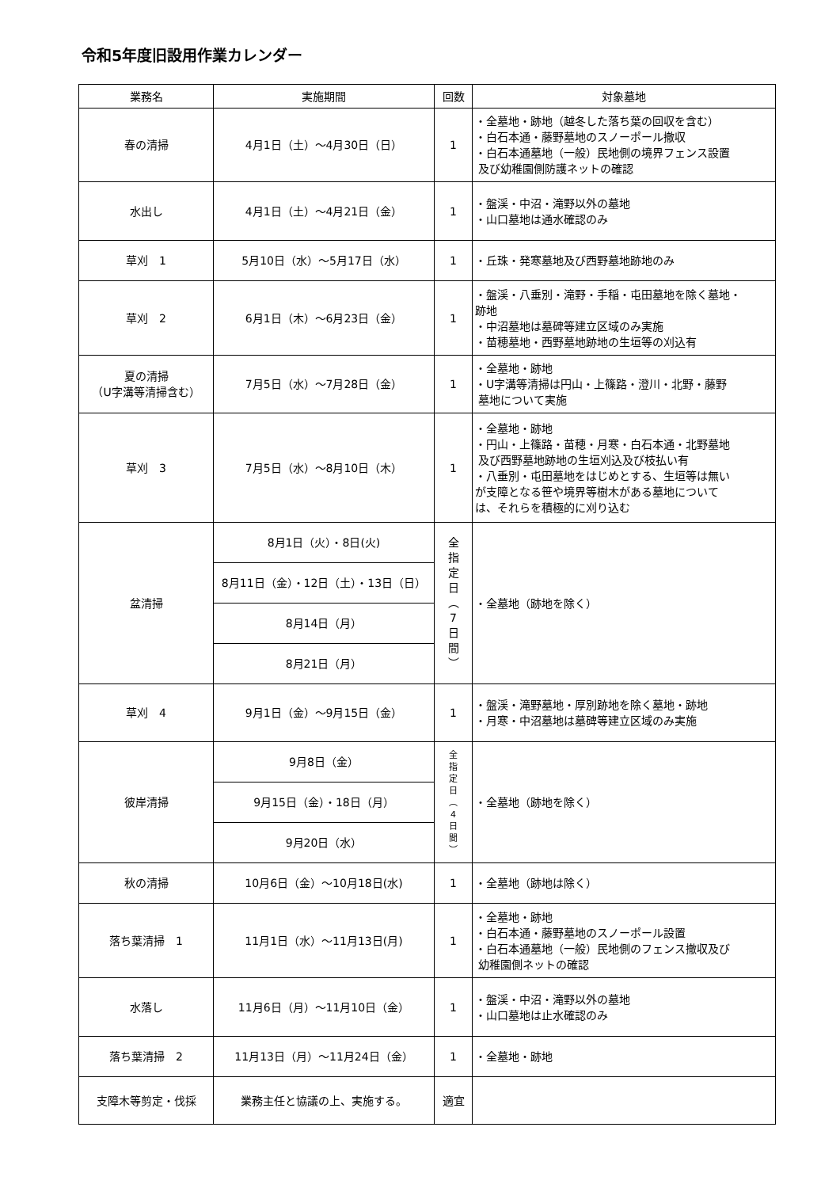令和5年度旧設用作業カレンダー
| 業務名 | 実施期間 | 回数 | 対象墓地 |
| --- | --- | --- | --- |
| 春の清掃 | 4月1日（土）～4月30日（日） | 1 | ・全墓地・跡地（越冬した落ち葉の回収を含む） ・白石本通・藤野墓地のスノーポール撤収 ・白石本通墓地（一般）民地側の境界フェンス設置 及び幼稚園側防護ネットの確認 |
| 水出し | 4月1日（土）～4月21日（金） | 1 | ・盤渓・中沼・滝野以外の墓地 ・山口墓地は通水確認のみ |
| 草刈 1 | 5月10日（水）～5月17日（水） | 1 | ・丘珠・発寒墓地及び西野墓地跡地のみ |
| 草刈 2 | 6月1日（木）～6月23日（金） | 1 | ・盤渓・八垂別・滝野・手稲・屯田墓地を除く墓地・ 跡地 ・中沼墓地は墓碑等建立区域のみ実施 ・苗穂墓地・西野墓地跡地の生垣等の刈込有 |
| 夏の清掃 （U字溝等清掃含む） | 7月5日（水）～7月28日（金） | 1 | ・全墓地・跡地 ・U字溝等清掃は円山・上篠路・澄川・北野・藤野 墓地について実施 |
| 草刈 3 | 7月5日（水）～8月10日（木） | 1 | ・全墓地・跡地 ・円山・上篠路・苗穂・月寒・白石本通・北野墓地 及び西野墓地跡地の生垣刈込及び枝払い有 ・八垂別・屯田墓地をはじめとする、生垣等は無い が支障となる笹や境界等樹木がある墓地について は、それらを積極的に刈り込む |
| 盆清掃 | 8月1日（火）・8日(火) | 全 指 定 日 ︵ 7 日 間 ︶ | ・全墓地（跡地を除く） |
| | 8月11日（金）・12日（土）・13日（日） | | |
| | 8月14日（月） | | |
| | 8月21日（月） | | |
| 草刈 4 | 9月1日（金）～9月15日（金） | 1 | ・盤渓・滝野墓地・厚別跡地を除く墓地・跡地 ・月寒・中沼墓地は墓碑等建立区域のみ実施 |
| 彼岸清掃 | 9月8日（金） | 全 指 定 日 ︵ 4 日 間 ︶ | ・全墓地（跡地を除く） |
| | 9月15日（金）・18日（月） | | |
| | 9月20日（水） | | |
| 秋の清掃 | 10月6日（金）～10月18日(水) | 1 | ・全墓地（跡地は除く） |
| 落ち葉清掃 1 | 11月1日（水）～11月13日(月) | 1 | ・全墓地・跡地 ・白石本通・藤野墓地のスノーポール設置 ・白石本通墓地（一般）民地側のフェンス撤収及び 幼稚園側ネットの確認 |
| 水落し | 11月6日（月）～11月10日（金） | 1 | ・盤渓・中沼・滝野以外の墓地 ・山口墓地は止水確認のみ |
| 落ち葉清掃 2 | 11月13日（月）～11月24日（金） | 1 | ・全墓地・跡地 |
| 支障木等剪定・伐採 | 業務主任と協議の上、実施する。 | 適宜 | |